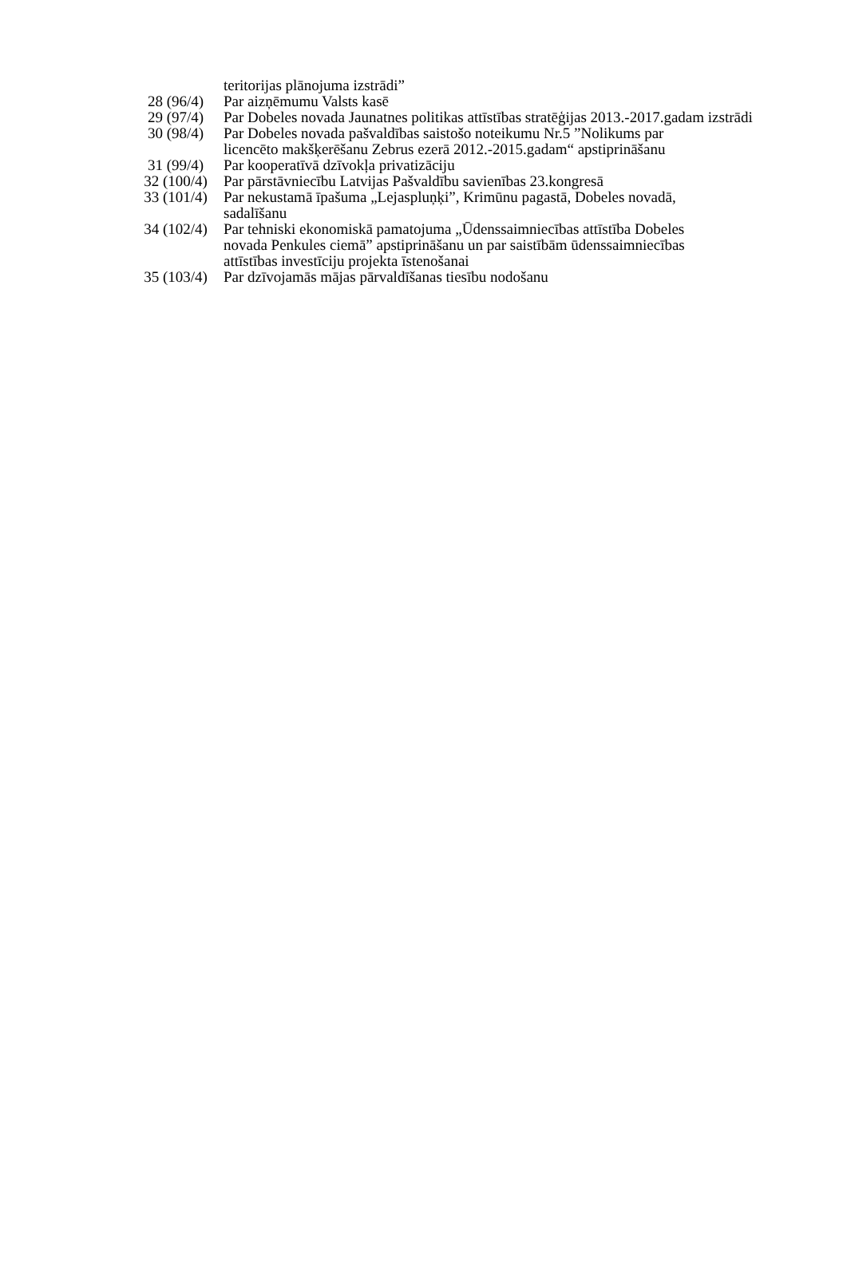| | teritorijas plānojuma izstrādi” |
| 28 (96/4) | Par aizņēmumu Valsts kasē |
| 29 (97/4) | Par Dobeles novada Jaunatnes politikas attīstības stratēģijas 2013.-2017.gadam izstrādi |
| 30 (98/4) | Par Dobeles novada pašvaldības saistošo noteikumu Nr.5 ”Nolikums par licencēto makšķerēšanu Zebrus ezerā 2012.-2015.gadam“ apstiprināšanu |
| 31 (99/4) | Par kooperatīvā dzīvokļa privatizāciju |
| 32 (100/4) | Par pārstāvniecību Latvijas Pašvaldību savienības 23.kongresā |
| 33 (101/4) | Par nekustamā īpašuma „Lejaspluņķi”, Krimūnu pagastā, Dobeles novadā, sadalīšanu |
| 34 (102/4) | Par tehniski ekonomiskā pamatojuma „Ūdenssaimniecības attīstība Dobeles novada Penkules ciemā” apstiprināšanu un par saistībām ūdenssaimniecības attīstības investīciju projekta īstenošanai |
| 35 (103/4) | Par dzīvojamās mājas pārvaldīšanas tiesību nodošanu |